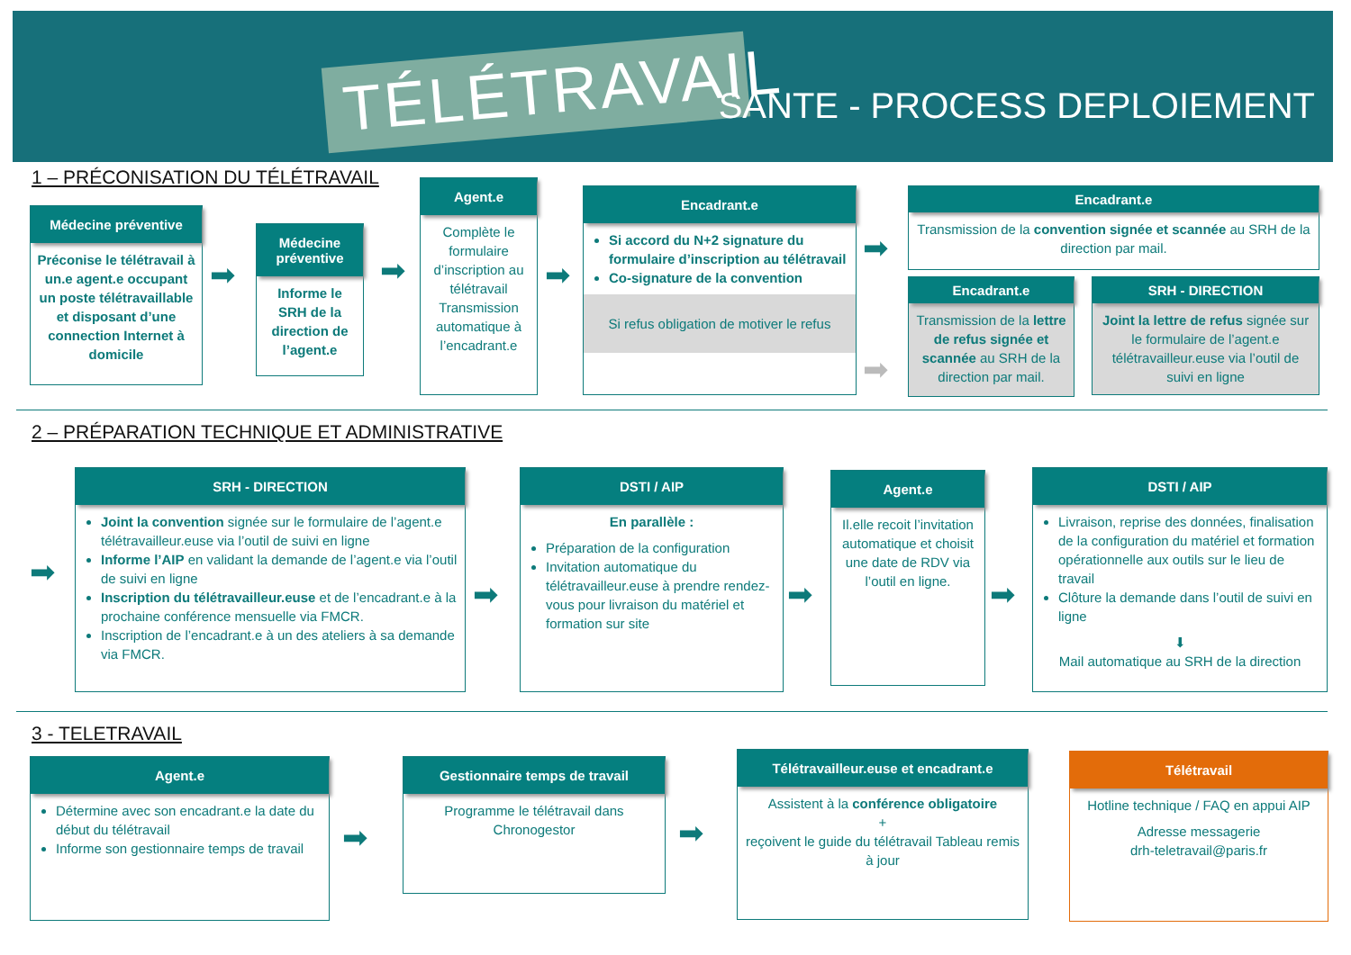TÉLÉTRAVAIL SANTE - PROCESS DEPLOIEMENT
1 – PRÉCONISATION DU TÉLÉTRAVAIL
Médecine préventive
Préconise le télétravail à un.e agent.e occupant un poste télétravaillable et disposant d’une connection Internet à domicile
➡
Médecine préventive
Informe le SRH de la direction de l’agent.e
➡
Agent.e
Complète le formulaire d’inscription au télétravail Transmission automatique à l’encadrant.e
➡
Encadrant.e
Si accord du N+2 signature du formulaire d’inscription au télétravail
Co-signature de la convention
Si refus obligation de motiver le refus
➡
➡
Encadrant.e
Transmission de la convention signée et scannée au SRH de la direction par mail.
Encadrant.e
Transmission de la lettre de refus signée et scannée au SRH de la direction par mail.
SRH - DIRECTION
Joint la lettre de refus signée sur le formulaire de l’agent.e télétravailleur.euse via l’outil de suivi en ligne
2 – PRÉPARATION TECHNIQUE ET ADMINISTRATIVE
➡
SRH - DIRECTION
Joint la convention signée sur le formulaire de l’agent.e télétravailleur.euse via l’outil de suivi en ligne
Informe l’AIP en validant la demande de l’agent.e via l’outil de suivi en ligne
Inscription du télétravailleur.euse et de l’encadrant.e à la prochaine conférence mensuelle via FMCR.
Inscription de l’encadrant.e à un des ateliers à sa demande via FMCR.
➡
DSTI / AIP
En parallèle :
Préparation de la configuration
Invitation automatique du télétravailleur.euse à prendre rendez-vous pour livraison du matériel et formation sur site
➡
Agent.e
Il.elle recoit l’invitation automatique et choisit une date de RDV via l’outil en ligne.
➡
DSTI / AIP
Livraison, reprise des données, finalisation de la configuration du matériel et formation opérationnelle aux outils sur le lieu de travail
Clôture la demande dans l’outil de suivi en ligne
⬇
Mail automatique au SRH de la direction
3 - TELETRAVAIL
Agent.e
Détermine avec son encadrant.e la date du début du télétravail
Informe son gestionnaire temps de travail
➡
Gestionnaire temps de travail
Programme le télétravail dans Chronogestor
➡
Télétravailleur.euse et encadrant.e
Assistent à la conférence obligatoire
+
reçoivent le guide du télétravail Tableau remis à jour
Télétravail
Hotline technique / FAQ en appui AIP
Adresse messagerie
drh-teletravail@paris.fr